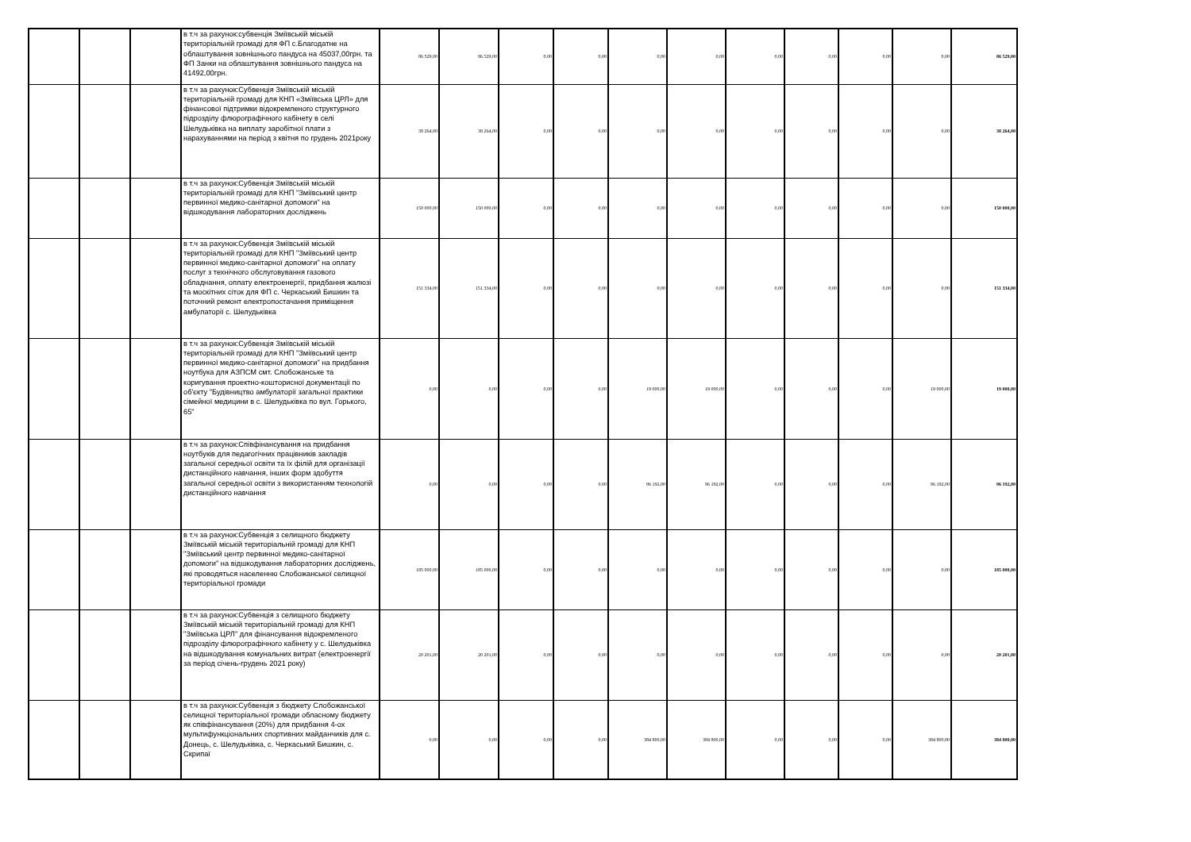| | | | в т.ч за рахунок:субвенція Зміївській міській територіальній громаді для ФП с.Благодатне на облаштування зовнішнього пандуса на 45037,00грн. та ФП Занки на облаштування зовнішнього пандуса на 41492,00грн. | 86 529,00 | 86 529,00 | 0,00 | 0,00 | 0,00 | 0,00 | 0,00 | 0,00 | 0,00 | 0,00 | 86 529,00 |
| | | | в т.ч за рахунок:Субвенція Зміївській міській територіальній громаді для КНП «Зміївська ЦРЛ» для фінансової підтримки відокремленого структурного підрозділу флюрографічного кабінету в селі Шелудьківка на виплату заробітної плати з нарахуваннями на період з квітня по грудень 2021року | 38 264,00 | 38 264,00 | 0,00 | 0,00 | 0,00 | 0,00 | 0,00 | 0,00 | 0,00 | 0,00 | 38 264,00 |
| | | | в т.ч за рахунок:Субвенція Зміївській міській територіальній громаді для КНП "Зміївський центр первинної медико-санітарної допомоги" на відшкодування лабораторних досліджень | 150 000,00 | 150 000,00 | 0,00 | 0,00 | 0,00 | 0,00 | 0,00 | 0,00 | 0,00 | 0,00 | 150 000,00 |
| | | | в т.ч за рахунок:Субвенція Зміївській міській територіальній громаді для КНП "Зміївський центр первинної медико-санітарної допомоги" на оплату послуг з технічного обслуговування газового обладнання, оплату електроенергії, придбання жалюзі та москітних сіток для ФП с. Черкаський Бишкин та поточний ремонт електропостачання приміщення амбулаторії с. Шелудьківка | 151 334,00 | 151 334,00 | 0,00 | 0,00 | 0,00 | 0,00 | 0,00 | 0,00 | 0,00 | 0,00 | 151 334,00 |
| | | | в т.ч за рахунок:Субвенція Зміївській міській територіальній громаді для КНП "Зміївський центр первинної медико-санітарної допомоги" на придбання ноутбука для АЗПСМ смт. Слобожанське та коригування проектно-кошторисної документації по об'єкту "Будівництво амбулаторії загальної практики сімейної медицини в с. Шелудьківка по вул. Горького, 65" | 0,00 | 0,00 | 0,00 | 0,00 | 19 000,00 | 19 000,00 | 0,00 | 0,00 | 0,00 | 19 000,00 | 19 000,00 |
| | | | в т.ч за рахунок:Співфінансування на придбання ноутбуків для педагогічних працівників закладів загальної середньої освіти та їх філій для організації дистанційного навчання, інших форм здобуття загальної середньої освіти з використанням технологій дистанційного навчання | 0,00 | 0,00 | 0,00 | 0,00 | 96 192,00 | 96 192,00 | 0,00 | 0,00 | 0,00 | 96 192,00 | 96 192,00 |
| | | | в т.ч за рахунок:Субвенція з селищного бюджету Зміївській міській територіальній громаді для КНП "Зміївський центр первинної медико-санітарної допомоги" на відшкодування лабораторних досліджень, які проводяться населенню Слобожанської селищної територіальної громади | 185 000,00 | 185 000,00 | 0,00 | 0,00 | 0,00 | 0,00 | 0,00 | 0,00 | 0,00 | 0,00 | 185 000,00 |
| | | | в т.ч за рахунок:Субвенція з селищного бюджету Зміївській міській територіальній громаді для КНП "Зміївська ЦРЛ" для фінансування відокремленого підрозділу флюрографічного кабінету у с. Шелудьківка на відшкодування комунальних витрат (електроенергії за період січень-грудень 2021 року) | 20 201,00 | 20 201,00 | 0,00 | 0,00 | 0,00 | 0,00 | 0,00 | 0,00 | 0,00 | 0,00 | 20 201,00 |
| | | | в т.ч за рахунок:Субвенція з бюджету Слобожанської селищної територіальної громади обласному бюджету як співфінансування (20%) для придбання 4-ох мультифункціональних спортивних майданчиків для с. Донець, с. Шелудьківка, с. Черкаський Бишкин, с. Скрипаї | 0,00 | 0,00 | 0,00 | 0,00 | 384 800,00 | 384 800,00 | 0,00 | 0,00 | 0,00 | 384 800,00 | 384 800,00 |